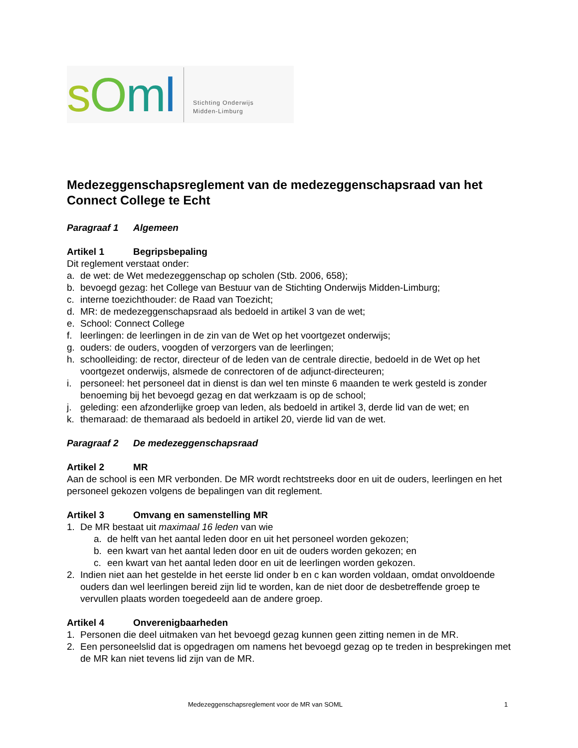sOml
Stichting Onderwijs
Midden-Limburg
Medezeggenschapsreglement van de medezeggenschapsraad van het Connect College te Echt
Paragraaf 1 Algemeen
Artikel 1 Begripsbepaling
Dit reglement verstaat onder:
a. de wet: de Wet medezeggenschap op scholen (Stb. 2006, 658);
b. bevoegd gezag: het College van Bestuur van de Stichting Onderwijs Midden-Limburg;
c. interne toezichthouder: de Raad van Toezicht;
d. MR: de medezeggenschapsraad als bedoeld in artikel 3 van de wet;
e. School: Connect College
f. leerlingen: de leerlingen in de zin van de Wet op het voortgezet onderwijs;
g. ouders: de ouders, voogden of verzorgers van de leerlingen;
h. schoolleiding: de rector, directeur of de leden van de centrale directie, bedoeld in de Wet op het voortgezet onderwijs, alsmede de conrectoren of de adjunct-directeuren;
i. personeel: het personeel dat in dienst is dan wel ten minste 6 maanden te werk gesteld is zonder benoeming bij het bevoegd gezag en dat werkzaam is op de school;
j. geleding: een afzonderlijke groep van leden, als bedoeld in artikel 3, derde lid van de wet; en
k. themaraad: de themaraad als bedoeld in artikel 20, vierde lid van de wet.
Paragraaf 2 De medezeggenschapsraad
Artikel 2 MR
Aan de school is een MR verbonden. De MR wordt rechtstreeks door en uit de ouders, leerlingen en het personeel gekozen volgens de bepalingen van dit reglement.
Artikel 3 Omvang en samenstelling MR
1. De MR bestaat uit maximaal 16 leden van wie
a. de helft van het aantal leden door en uit het personeel worden gekozen;
b. een kwart van het aantal leden door en uit de ouders worden gekozen; en
c. een kwart van het aantal leden door en uit de leerlingen worden gekozen.
2. Indien niet aan het gestelde in het eerste lid onder b en c kan worden voldaan, omdat onvoldoende ouders dan wel leerlingen bereid zijn lid te worden, kan de niet door de desbetreffende groep te vervullen plaats worden toegedeeld aan de andere groep.
Artikel 4 Onverenigbaarheden
1. Personen die deel uitmaken van het bevoegd gezag kunnen geen zitting nemen in de MR.
2. Een personeelslid dat is opgedragen om namens het bevoegd gezag op te treden in besprekingen met de MR kan niet tevens lid zijn van de MR.
Medezeggenschapsreglement voor de MR van SOML 1